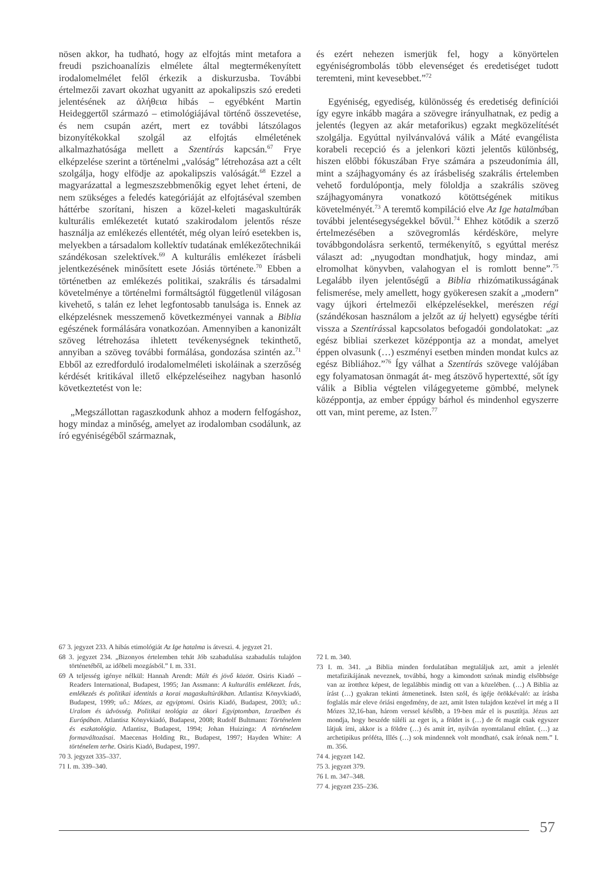nösen akkor, ha tudható, hogy az elfojtás mint metafora a freudi pszichoanalízis elmélete által megtermékenyített irodalomelmélet felől érkezik a diskurzusba. További értelmezői zavart okozhat ugyanitt az apokalipszis szó eredeti jelentésének az ἀλήθεια hibás – egyébként Martin Heideggertől származó – etimológiájával történő összevetése, és nem csupán azért, mert ez további látszólagos bizonyítékokkal szolgál az elfojtás elméletének alkalmazhatósága mellett a Szentírás kapcsán.<sup>67</sup> Frye elképzelése szerint a történelmi „valóság” létrehozása azt a célt szolgálja, hogy elfödje az apokalipszis valóságát.<sup>68</sup> Ezzel a magyarázattal a legmeszszebbmenőkig egyet lehet érteni, de nem szükséges a feledés kategóriáját az elfojtáséval szemben háttérbe szorítani, hiszen a közel-keleti magaskultúrák kulturális emlékezetét kutató szakirodalom jelentős része használja az emlékezés ellentétét, még olyan leíró esetekben is, melyekben a társadalom kollektív tudatának emlékezőtechnikái szándékosan szelektívek.<sup>69</sup> A kulturális emlékezet írásbeli jelentkezésének minősített esete Jósiás története.<sup>70</sup> Ebben a történetben az emlékezés politikai, szakrális és társadalmi követelménye a történelmi formáltságtól függetlenül világosan kivehető, s talán ez lehet legfontosabb tanulsága is. Ennek az elképzelésnek messzemenő következményei vannak a Biblia egészének formálására vonatkozóan. Amennyiben a kanonizált szöveg létrehozása ihletett tevékenységnek tekinthető, annyiban a szöveg további formálása, gondozása szintén az.<sup>71</sup> Ebből az ezredforduló irodalomelméleti iskoláinak a szerzőség kérdését kritikával illető elképzeléseihez nagyban hasonló következtetést von le:
„Megszállottan ragaszkodunk ahhoz a modern felfogáshoz, hogy mindaz a minőség, amelyet az irodalomban csodálunk, az író egyéniségéből származnak,
és ezért nehezen ismerjük fel, hogy a könyörtelen egyéniségrombolás több elevenséget és eredetiséget tudott teremteni, mint kevesebbet.”<sup>72</sup>
Egyéniség, egyediség, különösség és eredetiség definíciói így egyre inkább magára a szövegre irányulhatnak, ez pedig a jelentés (legyen az akár metaforikus) egzakt megközelítését szolgálja. Egyúttal nyilvánvalóvá válik a Máté evangélista korabeli recepció és a jelenkori közti jelentős különbség, hiszen előbbi fókuszában Frye számára a pszeudonímia áll, mint a szájhagyomány és az írásbeliség szakrális értelemben vehető fordulópontja, mely föloldja a szakrális szöveg szájhagyományra vonatkozó kötöttségének mitikus követelményét.<sup>73</sup> A teremtő kompiláció elve Az Ige hatalmában további jelentésegységekkel bővül.<sup>74</sup> Ehhez kötődik a szerző értelmezésében a szövegromlás kérdésköre, melyre továbbgondolásra serkentő, termékenyítő, s egyúttal merész választ ad: „nyugodtan mondhatjuk, hogy mindaz, ami elromolhat könyvben, valahogyan el is romlott benne”.<sup>75</sup> Legalább ilyen jelentőségű a Biblia rhizómatikusságának felismerése, mely amellett, hogy gyökeresen szakít a „modern” vagy újkori értelmezői elképzelésekkel, merészen régi (szándékosan használom a jelzőt az új helyett) egységbe téríti vissza a Szentírással kapcsolatos befogadói gondolatokat: „az egész bibliai szerkezet középpontja az a mondat, amelyet éppen olvasunk (…) eszményi esetben minden mondat kulcs az egész Bibliához.”<sup>76</sup> Így válhat a Szentírás szövege valójában egy folyamatosan önmagát át- meg átszövő hypertextté, sőt így válik a Biblia végtelen világegyeteme gömbbé, melynek középpontja, az ember éppúgy bárhol és mindenhol egyszerre ott van, mint pereme, az Isten.<sup>77</sup>
67 3. jegyzet 233. A hibás etimológiát Az Ige hatalma is átveszi. 4. jegyzet 21.
68 3. jegyzet 234. „Bizonyos értelemben tehát Jób szabadulása szabadulás tulajdon történetéből, az időbeli mozgásból.” I. m. 331.
69 A teljesség igénye nélkül: Hannah Arendt: Múlt és jövő között. Osiris Kiadó – Readers International, Budapest, 1995; Jan Assmann: A kulturális emlékezet. Írás, emlékezés és politikai identitás a korai magaskultúrákban. Atlantisz Könyvkiadó, Budapest, 1999; uő.: Mózes, az egyiptomi. Osiris Kiadó, Budapest, 2003; uő.: Uralom és üdvösség. Politikai teológia az ókori Egyiptomban, Izraelben és Európában. Atlantisz Könyvkiadó, Budapest, 2008; Rudolf Bultmann: Történelem és eszkatológia. Atlantisz, Budapest, 1994; Johan Huizinga: A történelem formaváltozásai. Maecenas Holding Rt., Budapest, 1997; Hayden White: A történelem terhe. Osiris Kiadó, Budapest, 1997.
70 3. jegyzet 335–337.
71 I. m. 339–340.
72 I. m. 340.
73 I. m. 341. „a Biblia minden fordulatában megtaláljuk azt, amit a jelenlét metafizikájának neveznek, továbbá, hogy a kimondott szónak mindig elsőbbsége van az írotthoz képest, de legalábbis mindig ott van a közelében. (…) A Biblia az írást (…) gyakran tekinti átmenetinek. Isten szól, és igéje örökkévaló: az írásba foglalás már eleve óriási engedmény, de azt, amit Isten tulajdon kezével írt még a II Mózes 32,16-ban, három verssel később, a 19-ben már el is pusztítja. Jézus azt mondja, hogy beszéde túléli az eget is, a földet is (…) de őt magát csak egyszer látjuk írni, akkor is a földre (…) és amit írt, nyilván nyomtalanul eltűnt. (…) az archetipikus próféta, Illés (…) sok mindennek volt mondható, csak írónak nem.” I. m. 356.
74 4. jegyzet 142.
75 3. jegyzet 379.
76 I. m. 347–348.
77 4. jegyzet 235–236.
57